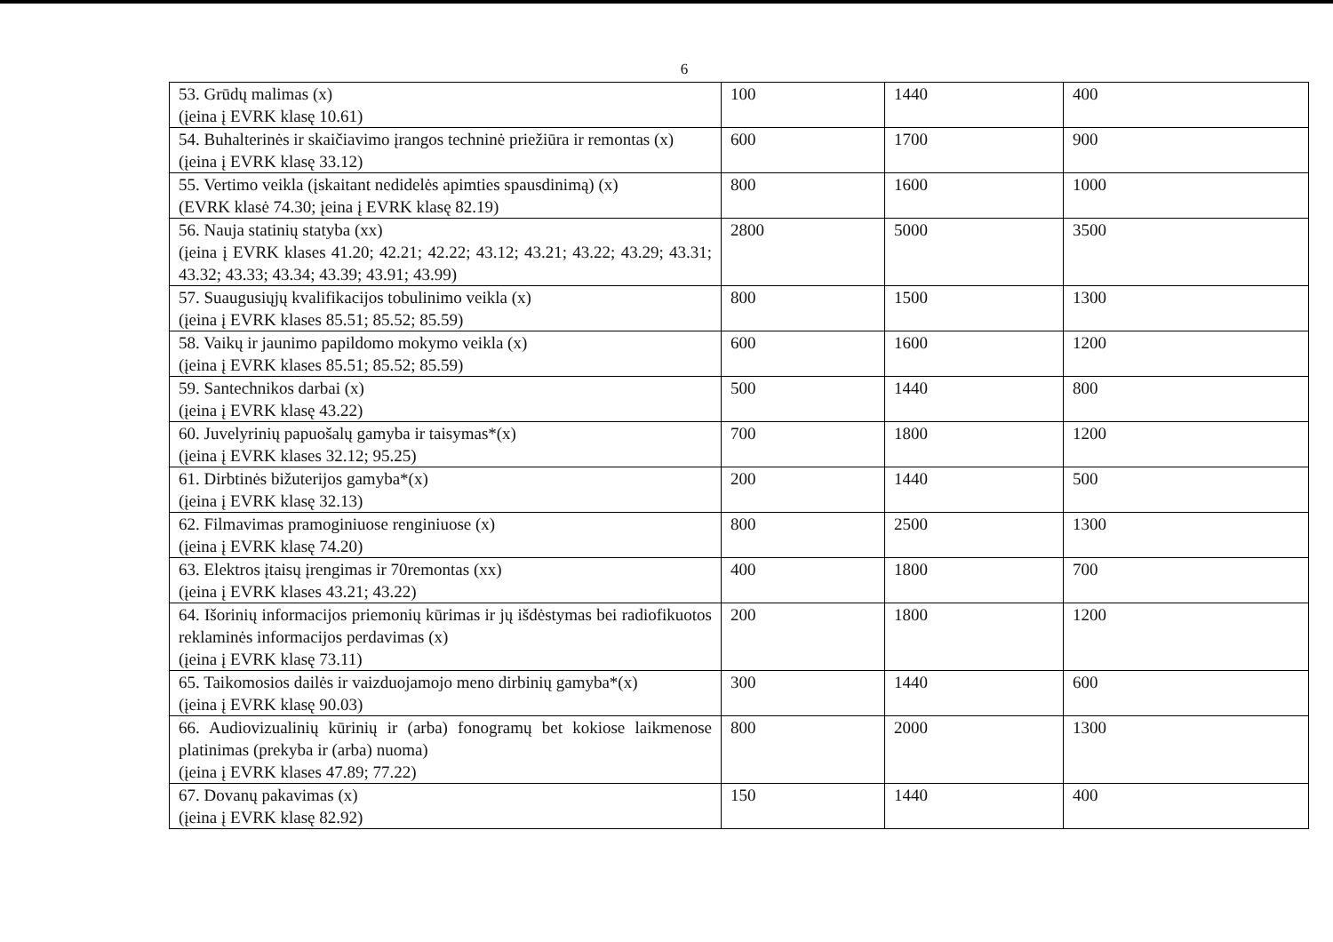6
| 53. Grūdų malimas (x) (įeina į EVRK klasę 10.61) | 100 | 1440 | 400 |
| 54. Buhalterinės ir skaičiavimo įrangos techninė priežiūra ir remontas (x) (įeina į EVRK klasę 33.12) | 600 | 1700 | 900 |
| 55. Vertimo veikla (įskaitant nedidelės apimties spausdinimą) (x) (EVRK klasė 74.30; įeina į EVRK klasę 82.19) | 800 | 1600 | 1000 |
| 56. Nauja statinių statyba (xx) (įeina į EVRK klases 41.20; 42.21; 42.22; 43.12; 43.21; 43.22; 43.29; 43.31; 43.32; 43.33; 43.34; 43.39; 43.91; 43.99) | 2800 | 5000 | 3500 |
| 57. Suaugusiųjų kvalifikacijos tobulinimo veikla (x) (įeina į EVRK klases 85.51; 85.52; 85.59) | 800 | 1500 | 1300 |
| 58. Vaikų ir jaunimo papildomo mokymo veikla (x) (įeina į EVRK klases 85.51; 85.52; 85.59) | 600 | 1600 | 1200 |
| 59. Santechnikos darbai (x) (įeina į EVRK klasę 43.22) | 500 | 1440 | 800 |
| 60. Juvelyrinių papuošalų gamyba ir taisymas*(x) (įeina į EVRK klases 32.12; 95.25) | 700 | 1800 | 1200 |
| 61. Dirbtinės bižuterijos gamyba*(x) (įeina į EVRK klasę 32.13) | 200 | 1440 | 500 |
| 62. Filmavimas pramoginiuose renginiuose (x) (įeina į EVRK klasę 74.20) | 800 | 2500 | 1300 |
| 63. Elektros įtaisų įrengimas ir 70remontas (xx) (įeina į EVRK klases 43.21; 43.22) | 400 | 1800 | 700 |
| 64. Išorinių informacijos priemonių kūrimas ir jų išdėstymas bei radiofikuotos reklaminės informacijos perdavimas (x) (įeina į EVRK klasę 73.11) | 200 | 1800 | 1200 |
| 65. Taikomosios dailės ir vaizduojamojo meno dirbinių gamyba*(x) (įeina į EVRK klasę 90.03) | 300 | 1440 | 600 |
| 66. Audiovizualinių kūrinių ir (arba) fonogramų bet kokiose laikmenose platinimas (prekyba ir (arba) nuoma) (įeina į EVRK klases 47.89; 77.22) | 800 | 2000 | 1300 |
| 67. Dovanų pakavimas (x) (įeina į EVRK klasę 82.92) | 150 | 1440 | 400 |